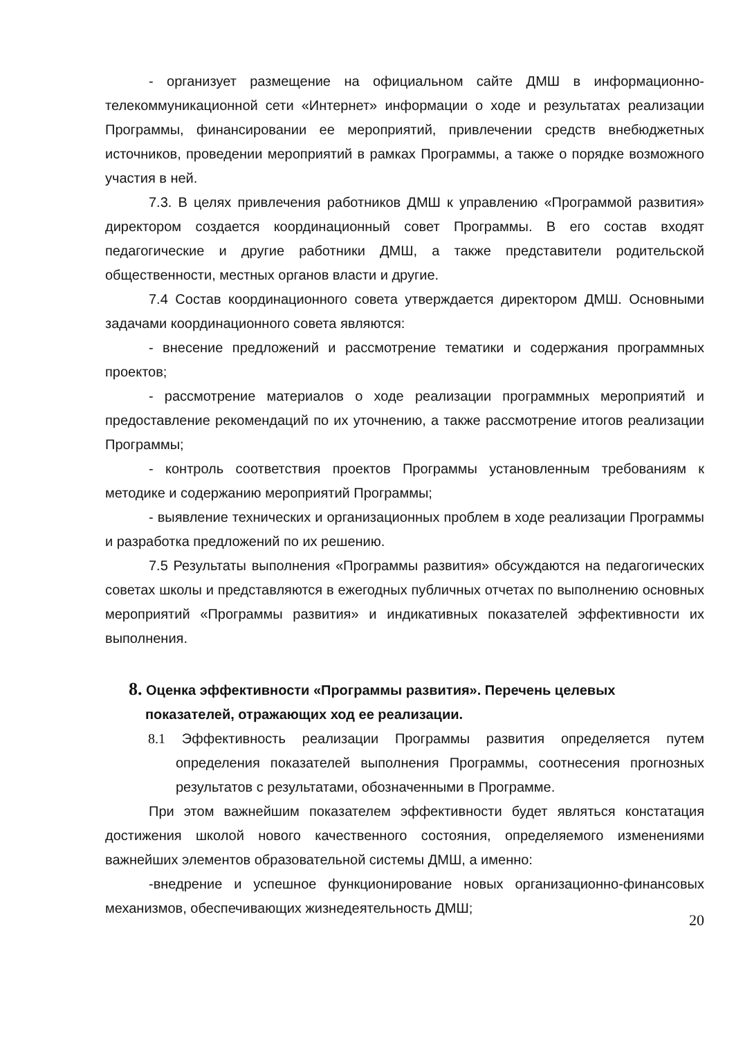- организует размещение на официальном сайте ДМШ в информационно-телекоммуникационной сети «Интернет» информации о ходе и результатах реализации Программы, финансировании ее мероприятий, привлечении средств внебюджетных источников, проведении мероприятий в рамках Программы, а также о порядке возможного участия в ней.
7.3. В целях привлечения работников ДМШ к управлению «Программой развития» директором создается координационный совет Программы. В его состав входят педагогические и другие работники ДМШ, а также представители родительской общественности, местных органов власти и другие.
7.4 Состав координационного совета утверждается директором ДМШ. Основными задачами координационного совета являются:
- внесение предложений и рассмотрение тематики и содержания программных проектов;
- рассмотрение материалов о ходе реализации программных мероприятий и предоставление рекомендаций по их уточнению, а также рассмотрение итогов реализации Программы;
- контроль соответствия проектов Программы установленным требованиям к методике и содержанию мероприятий Программы;
- выявление технических и организационных проблем в ходе реализации Программы и разработка предложений по их решению.
7.5 Результаты выполнения «Программы развития» обсуждаются на педагогических советах школы и представляются в ежегодных публичных отчетах по выполнению основных мероприятий «Программы развития» и индикативных показателей эффективности их выполнения.
8. Оценка эффективности «Программы развития». Перечень целевых показателей, отражающих ход ее реализации.
8.1 Эффективность реализации Программы развития определяется путем определения показателей выполнения Программы, соотнесения прогнозных результатов с результатами, обозначенными в Программе.
При этом важнейшим показателем эффективности будет являться констатация достижения школой нового качественного состояния, определяемого изменениями важнейших элементов образовательной системы ДМШ, а именно:
-внедрение и успешное функционирование новых организационно-финансовых механизмов, обеспечивающих жизнедеятельность ДМШ;
20